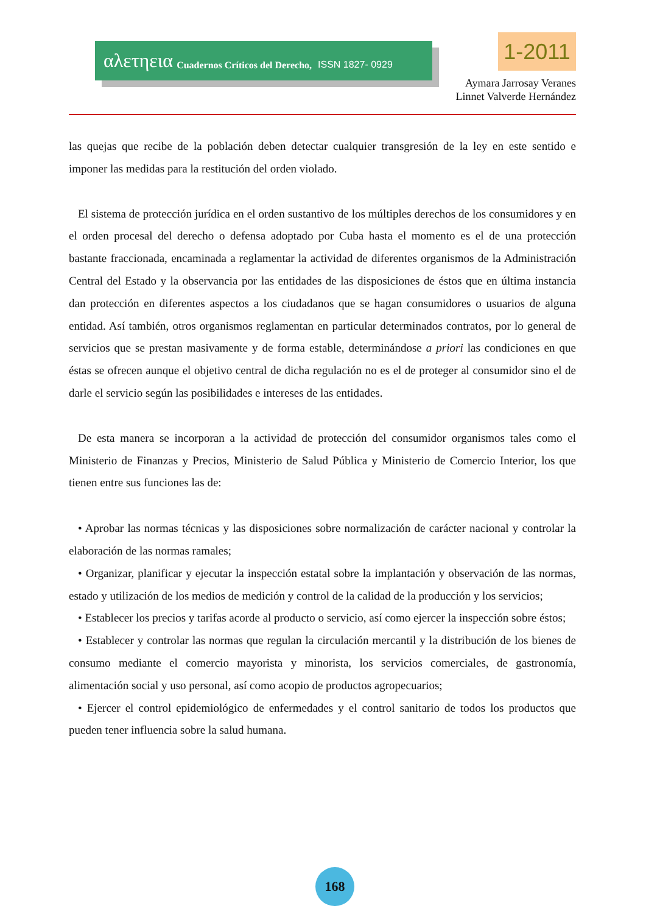αλετηεια Cuadernos Críticos del Derecho, ISSN 1827- 0929
1-2011
Aymara Jarrosay Veranes
Linnet Valverde Hernández
las quejas que recibe de la población deben detectar cualquier transgresión de la ley en este sentido e imponer las medidas para la restitución del orden violado.
El sistema de protección jurídica en el orden sustantivo de los múltiples derechos de los consumidores y en el orden procesal del derecho o defensa adoptado por Cuba hasta el momento es el de una protección bastante fraccionada, encaminada a reglamentar la actividad de diferentes organismos de la Administración Central del Estado y la observancia por las entidades de las disposiciones de éstos que en última instancia dan protección en diferentes aspectos a los ciudadanos que se hagan consumidores o usuarios de alguna entidad. Así también, otros organismos reglamentan en particular determinados contratos, por lo general de servicios que se prestan masivamente y de forma estable, determinándose a priori las condiciones en que éstas se ofrecen aunque el objetivo central de dicha regulación no es el de proteger al consumidor sino el de darle el servicio según las posibilidades e intereses de las entidades.
De esta manera se incorporan a la actividad de protección del consumidor organismos tales como el Ministerio de Finanzas y Precios, Ministerio de Salud Pública y Ministerio de Comercio Interior, los que tienen entre sus funciones las de:
• Aprobar las normas técnicas y las disposiciones sobre normalización de carácter nacional y controlar la elaboración de las normas ramales;
• Organizar, planificar y ejecutar la inspección estatal sobre la implantación y observación de las normas, estado y utilización de los medios de medición y control de la calidad de la producción y los servicios;
• Establecer los precios y tarifas acorde al producto o servicio, así como ejercer la inspección sobre éstos;
• Establecer y controlar las normas que regulan la circulación mercantil y la distribución de los bienes de consumo mediante el comercio mayorista y minorista, los servicios comerciales, de gastronomía, alimentación social y uso personal, así como acopio de productos agropecuarios;
• Ejercer el control epidemiológico de enfermedades y el control sanitario de todos los productos que pueden tener influencia sobre la salud humana.
168